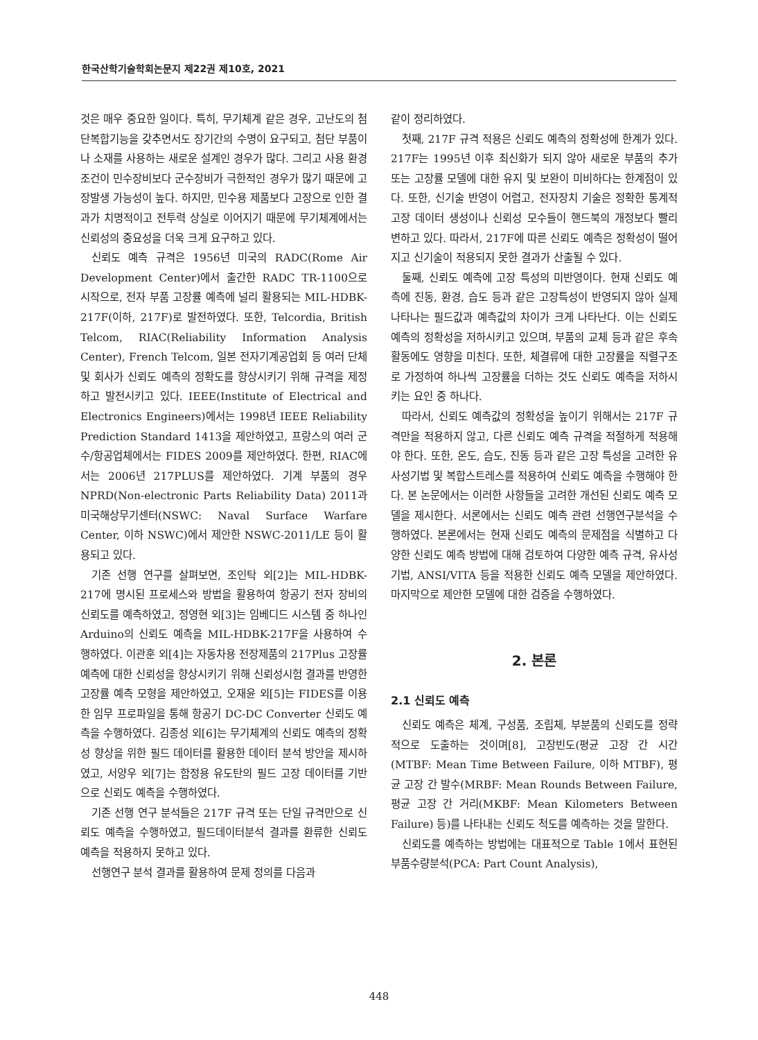한국산학기술학회논문지 제22권 제10호, 2021
것은 매우 중요한 일이다. 특히, 무기체계 같은 경우, 고난도의 첨단복합기능을 갖추면서도 장기간의 수명이 요구되고, 첨단 부품이나 소재를 사용하는 새로운 설계인 경우가 많다. 그리고 사용 환경조건이 민수장비보다 군수장비가 극한적인 경우가 많기 때문에 고장발생 가능성이 높다. 하지만, 민수용 제품보다 고장으로 인한 결과가 치명적이고 전투력 상실로 이어지기 때문에 무기체계에서는 신뢰성의 중요성을 더욱 크게 요구하고 있다.
신뢰도 예측 규격은 1956년 미국의 RADC(Rome Air Development Center)에서 출간한 RADC TR-1100으로 시작으로, 전자 부품 고장률 예측에 널리 활용되는 MIL-HDBK-217F(이하, 217F)로 발전하였다. 또한, Telcordia, British Telcom, RIAC(Reliability Information Analysis Center), French Telcom, 일본 전자기계공업회 등 여러 단체 및 회사가 신뢰도 예측의 정확도를 향상시키기 위해 규격을 제정하고 발전시키고 있다. IEEE(Institute of Electrical and Electronics Engineers)에서는 1998년 IEEE Reliability Prediction Standard 1413을 제안하였고, 프랑스의 여러 군수/항공업체에서는 FIDES 2009를 제안하였다. 한편, RIAC에서는 2006년 217PLUS를 제안하였다. 기계 부품의 경우 NPRD(Non-electronic Parts Reliability Data) 2011과 미국해상무기센터(NSWC: Naval Surface Warfare Center, 이하 NSWC)에서 제안한 NSWC-2011/LE 등이 활용되고 있다.
기존 선행 연구를 살펴보면, 조인탁 외[2]는 MIL-HDBK-217에 명시된 프로세스와 방법을 활용하여 항공기 전자 장비의 신뢰도를 예측하였고, 정영현 외[3]는 임베디드 시스템 중 하나인 Arduino의 신뢰도 예측을 MIL-HDBK-217F을 사용하여 수행하였다. 이관훈 외[4]는 자동차용 전장제품의 217Plus 고장률 예측에 대한 신뢰성을 향상시키기 위해 신뢰성시험 결과를 반영한 고장률 예측 모형을 제안하였고, 오재윤 외[5]는 FIDES를 이용한 임무 프로파일을 통해 항공기 DC-DC Converter 신뢰도 예측을 수행하였다. 김종성 외[6]는 무기체계의 신뢰도 예측의 정확성 향상을 위한 필드 데이터를 활용한 데이터 분석 방안을 제시하였고, 서양우 외[7]는 함정용 유도탄의 필드 고장 데이터를 기반으로 신뢰도 예측을 수행하였다.
기존 선행 연구 분석들은 217F 규격 또는 단일 규격만으로 신뢰도 예측을 수행하였고, 필드데이터분석 결과를 환류한 신뢰도 예측을 적용하지 못하고 있다.
선행연구 분석 결과를 활용하여 문제 정의를 다음과
같이 정리하였다.
첫째, 217F 규격 적용은 신뢰도 예측의 정확성에 한계가 있다. 217F는 1995년 이후 최신화가 되지 않아 새로운 부품의 추가 또는 고장률 모델에 대한 유지 및 보완이 미비하다는 한계점이 있다. 또한, 신기술 반영이 어렵고, 전자장치 기술은 정확한 통계적 고장 데이터 생성이나 신뢰성 모수들이 핸드북의 개정보다 빨리 변하고 있다. 따라서, 217F에 따른 신뢰도 예측은 정확성이 떨어지고 신기술이 적용되지 못한 결과가 산출될 수 있다.
둘째, 신뢰도 예측에 고장 특성의 미반영이다. 현재 신뢰도 예측에 진동, 환경, 습도 등과 같은 고장특성이 반영되지 않아 실제 나타나는 필드값과 예측값의 차이가 크게 나타난다. 이는 신뢰도 예측의 정확성을 저하시키고 있으며, 부품의 교체 등과 같은 후속활동에도 영향을 미친다. 또한, 체결류에 대한 고장률을 직렬구조로 가정하여 하나씩 고장률을 더하는 것도 신뢰도 예측을 저하시키는 요인 중 하나다.
따라서, 신뢰도 예측값의 정확성을 높이기 위해서는 217F 규격만을 적용하지 않고, 다른 신뢰도 예측 규격을 적절하게 적용해야 한다. 또한, 온도, 습도, 진동 등과 같은 고장 특성을 고려한 유사성기법 및 복합스트레스를 적용하여 신뢰도 예측을 수행해야 한다. 본 논문에서는 이러한 사항들을 고려한 개선된 신뢰도 예측 모델을 제시한다. 서론에서는 신뢰도 예측 관련 선행연구분석을 수행하였다. 본론에서는 현재 신뢰도 예측의 문제점을 식별하고 다양한 신뢰도 예측 방법에 대해 검토하여 다양한 예측 규격, 유사성기법, ANSI/VITA 등을 적용한 신뢰도 예측 모델을 제안하였다. 마지막으로 제안한 모델에 대한 검증을 수행하였다.
2. 본론
2.1 신뢰도 예측
신뢰도 예측은 체계, 구성품, 조립체, 부분품의 신뢰도를 정략적으로 도출하는 것이며[8], 고장빈도(평균 고장 간 시간(MTBF: Mean Time Between Failure, 이하 MTBF), 평균 고장 간 발수(MRBF: Mean Rounds Between Failure, 평균 고장 간 거리(MKBF: Mean Kilometers Between Failure) 등)를 나타내는 신뢰도 척도를 예측하는 것을 말한다.
신뢰도를 예측하는 방법에는 대표적으로 Table 1에서 표현된 부품수량분석(PCA: Part Count Analysis),
448